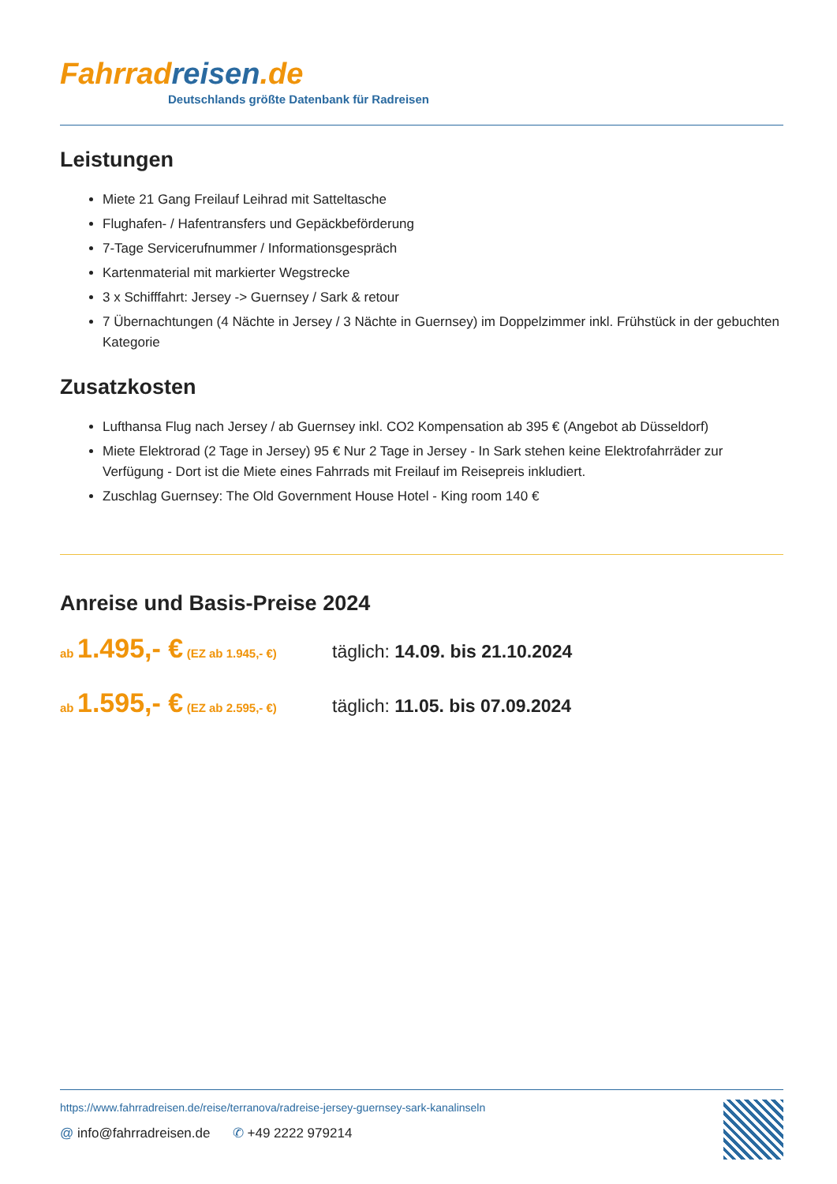Fahrrad reisen.de
Deutschlands größte Datenbank für Radreisen
Leistungen
Miete 21 Gang Freilauf Leihrad mit Satteltasche
Flughafen- / Hafentransfers und Gepäckbeförderung
7-Tage Servicerufnummer / Informationsgespräch
Kartenmaterial mit markierter Wegstrecke
3 x Schifffahrt: Jersey -> Guernsey / Sark & retour
7 Übernachtungen (4 Nächte in Jersey / 3 Nächte in Guernsey) im Doppelzimmer inkl. Frühstück in der gebuchten Kategorie
Zusatzkosten
Lufthansa Flug nach Jersey / ab Guernsey inkl. CO2 Kompensation ab 395 € (Angebot ab Düsseldorf)
Miete Elektrorad (2 Tage in Jersey) 95 € Nur 2 Tage in Jersey - In Sark stehen keine Elektrofahrräder zur Verfügung - Dort ist die Miete eines Fahrrads mit Freilauf im Reisepreis inkludiert.
Zuschlag Guernsey: The Old Government House Hotel - King room 140 €
Anreise und Basis-Preise 2024
ab 1.495,- € (EZ ab 1.945,- €)
täglich: 14.09. bis 21.10.2024
ab 1.595,- € (EZ ab 2.595,- €)
täglich: 11.05. bis 07.09.2024
https://www.fahrradreisen.de/reise/terranova/radreise-jersey-guernsey-sark-kanalinseln
@ info@fahrradreisen.de ✆ +49 2222 979214